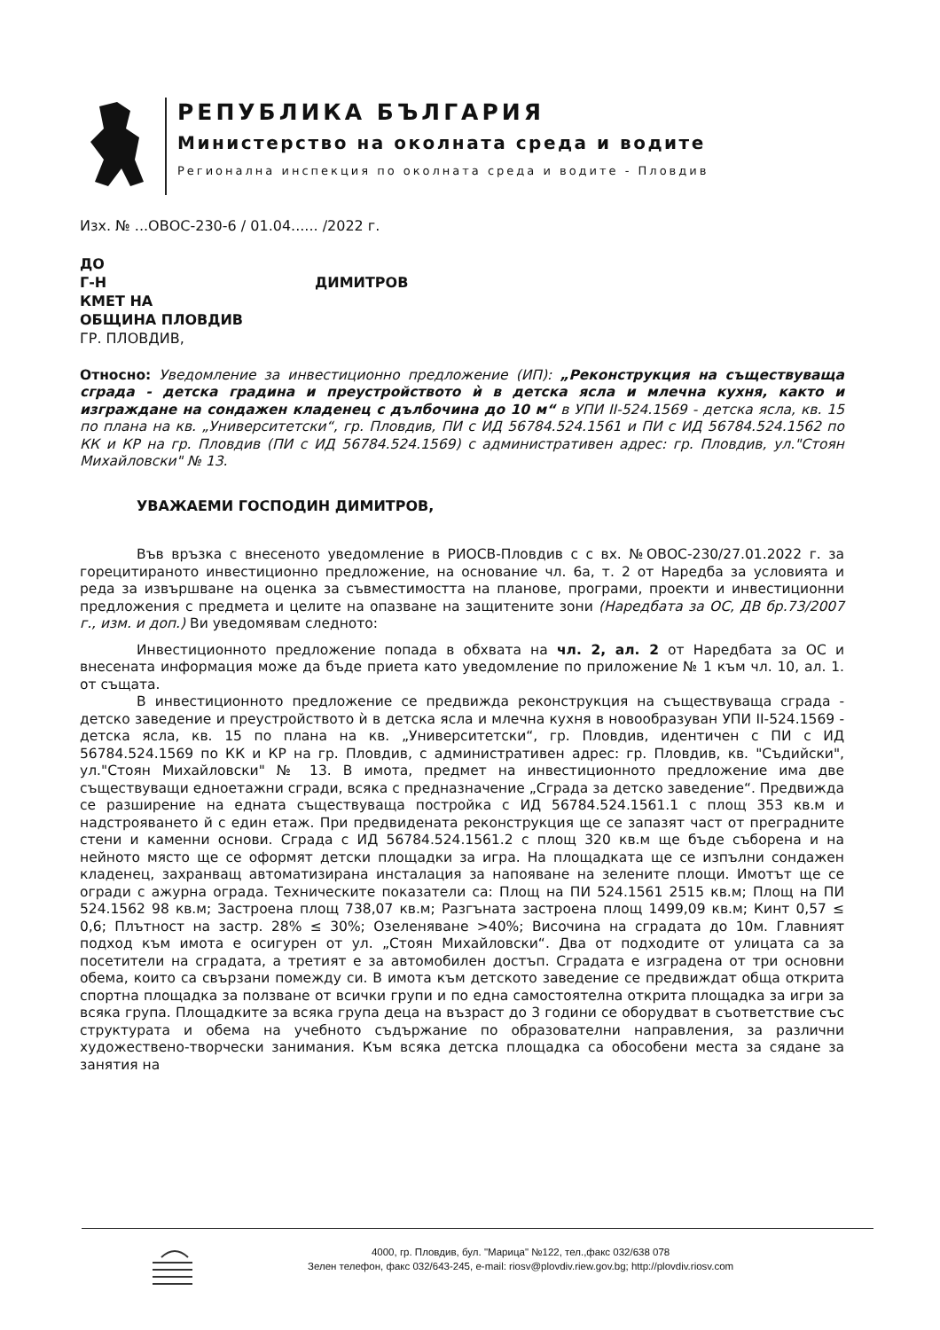РЕПУБЛИКА БЪЛГАРИЯ
Министерство на околната среда и водите
Регионална инспекция по околната среда и водите - Пловдив
Изх. № ...ОВОС-230-6 / 01.04...... /2022 г.
ДО
Г-Н ДИМИТРОВ
КМЕТ НА
ОБЩИНА ПЛОВДИВ
ГР. ПЛОВДИВ,
Относно: Уведомление за инвестиционно предложение (ИП): „Реконструкция на съществуваща сграда - детска градина и преустройството ѝ в детска ясла и млечна кухня, както и изграждане на сондажен кладенец с дълбочина до 10 м“ в УПИ II-524.1569 - детска ясла, кв. 15 по плана на кв. „Университетски“, гр. Пловдив, ПИ с ИД 56784.524.1561 и ПИ с ИД 56784.524.1562 по КК и КР на гр. Пловдив (ПИ с ИД 56784.524.1569) с административен адрес: гр. Пловдив, ул."Стоян Михайловски" № 13.
УВАЖАЕМИ ГОСПОДИН ДИМИТРОВ,
Във връзка с внесеното уведомление в РИОСВ-Пловдив с с вх. №ОВОС-230/27.01.2022 г. за горецитираното инвестиционно предложение, на основание чл. 6а, т. 2 от Наредба за условията и реда за извършване на оценка за съвместимостта на планове, програми, проекти и инвестиционни предложения с предмета и целите на опазване на защитените зони (Наредбата за ОС, ДВ бр.73/2007 г., изм. и доп.) Ви уведомявам следното:
Инвестиционното предложение попада в обхвата на чл. 2, ал. 2 от Наредбата за ОС и внесената информация може да бъде приета като уведомление по приложение № 1 към чл. 10, ал. 1. от същата.
В инвестиционното предложение се предвижда реконструкция на съществуваща сграда - детско заведение и преустройството ѝ в детска ясла и млечна кухня в новообразуван УПИ II-524.1569 - детска ясла, кв. 15 по плана на кв. „Университетски“, гр. Пловдив, идентичен с ПИ с ИД 56784.524.1569 по КК и КР на гр. Пловдив, с административен адрес: гр. Пловдив, кв. "Съдийски", ул."Стоян Михайловски" № 13. В имота, предмет на инвестиционното предложение има две съществуващи едноетажни сгради, всяка с предназначение „Сграда за детско заведение“. Предвижда се разширение на едната съществуваща постройка с ИД 56784.524.1561.1 с площ 353 кв.м и надстрояването й с един етаж. При предвидената реконструкция ще се запазят част от преградните стени и каменни основи. Сграда с ИД 56784.524.1561.2 с площ 320 кв.м ще бъде съборена и на нейното място ще се оформят детски площадки за игра. На площадката ще се изпълни сондажен кладенец, захранващ автоматизирана инсталация за напояване на зелените площи. Имотът ще се огради с ажурна ограда. Техническите показатели са: Площ на ПИ 524.1561 2515 кв.м; Площ на ПИ 524.1562 98 кв.м; Застроена площ 738,07 кв.м; Разгъната застроена площ 1499,09 кв.м; Кинт 0,57 ≤ 0,6; Плътност на застр. 28% ≤ 30%; Озеленяване >40%; Височина на сградата до 10м. Главният подход към имота е осигурен от ул. „Стоян Михайловски“. Два от подходите от улицата са за посетители на сградата, а третият е за автомобилен достъп. Сградата е изградена от три основни обема, които са свързани помежду си. В имота към детското заведение се предвиждат обща открита спортна площадка за ползване от всички групи и по една самостоятелна открита площадка за игри за всяка група. Площадките за всяка група деца на възраст до 3 години се оборудват в съответствие със структурата и обема на учебното съдържание по образователни направления, за различни художествено-творчески занимания. Към всяка детска площадка са обособени места за сядане за занятия на
4000, гр. Пловдив, бул. "Марица" №122, тел.,факс 032/638 078
Зелен телефон, факс 032/643-245, e-mail: riosv@plovdiv.riew.gov.bg; http://plovdiv.riosv.com